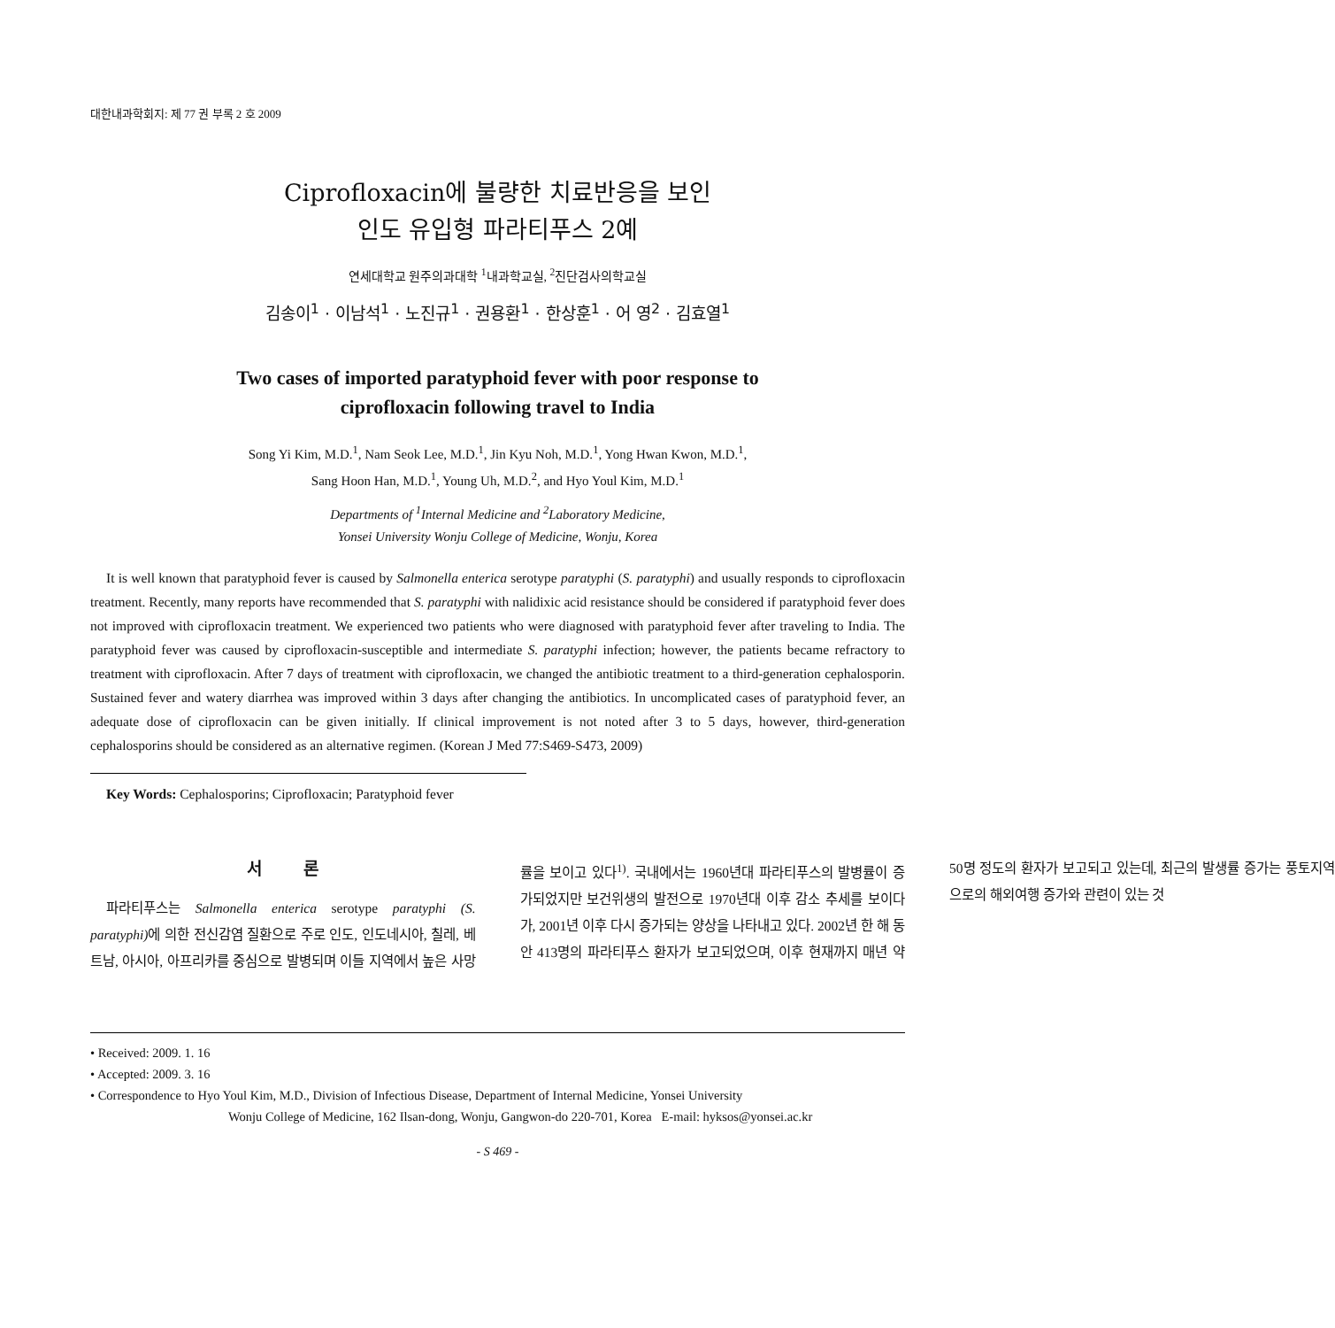대한내과학회지: 제 77 권 부록 2 호 2009
Ciprofloxacin에 불량한 치료반응을 보인
인도 유입형 파라티푸스 2예
연세대학교 원주의과대학 <sup>1</sup>내과학교실, <sup>2</sup>진단검사의학교실
김송이<sup>1</sup> · 이남석<sup>1</sup> · 노진규<sup>1</sup> · 권용환<sup>1</sup> · 한상훈<sup>1</sup> · 어 영<sup>2</sup> · 김효열<sup>1</sup>
Two cases of imported paratyphoid fever with poor response to
ciprofloxacin following travel to India
Song Yi Kim, M.D.<sup>1</sup>, Nam Seok Lee, M.D.<sup>1</sup>, Jin Kyu Noh, M.D.<sup>1</sup>, Yong Hwan Kwon, M.D.<sup>1</sup>,
Sang Hoon Han, M.D.<sup>1</sup>, Young Uh, M.D.<sup>2</sup>, and Hyo Youl Kim, M.D.<sup>1</sup>
Departments of <sup>1</sup>Internal Medicine and <sup>2</sup>Laboratory Medicine,
Yonsei University Wonju College of Medicine, Wonju, Korea
It is well known that paratyphoid fever is caused by Salmonella enterica serotype paratyphi (S. paratyphi) and usually responds to ciprofloxacin treatment. Recently, many reports have recommended that S. paratyphi with nalidixic acid resistance should be considered if paratyphoid fever does not improved with ciprofloxacin treatment. We experienced two patients who were diagnosed with paratyphoid fever after traveling to India. The paratyphoid fever was caused by ciprofloxacin-susceptible and intermediate S. paratyphi infection; however, the patients became refractory to treatment with ciprofloxacin. After 7 days of treatment with ciprofloxacin, we changed the antibiotic treatment to a third-generation cephalosporin. Sustained fever and watery diarrhea was improved within 3 days after changing the antibiotics. In uncomplicated cases of paratyphoid fever, an adequate dose of ciprofloxacin can be given initially. If clinical improvement is not noted after 3 to 5 days, however, third-generation cephalosporins should be considered as an alternative regimen. (Korean J Med 77:S469-S473, 2009)
Key Words: Cephalosporins; Ciprofloxacin; Paratyphoid fever
서 론
파라티푸스는 Salmonella enterica serotype paratyphi (S. paratyphi) 에 의한 전신감염 질환으로 주로 인도, 인도네시아, 칠레, 베트남, 아시아, 아프리카를 중심으로 발병되며 이들 지역에서 높은 사망률을 보이고 있다<sup>1)</sup>. 국내에서는 1960년대 파라티푸스의 발병률이 증가되었지만 보건위생의 발전으로 1970년대 이후 감소 추세를 보이다가, 2001년 이후 다시 증가되는 양상을 나타내고 있다. 2002년 한 해 동안 413명의 파라티푸스 환자가 보고되었으며, 이후 현재까지 매년 약 50명 정도의 환자가 보고되고 있는데, 최근의 발생률 증가는 풍토지역으로의 해외여행 증가와 관련이 있는 것
• Received: 2009. 1. 16
• Accepted: 2009. 3. 16
• Correspondence to Hyo Youl Kim, M.D., Division of Infectious Disease, Department of Internal Medicine, Yonsei University
Wonju College of Medicine, 162 Ilsan-dong, Wonju, Gangwon-do 220-701, Korea E-mail: hyksos@yonsei.ac.kr
- S 469 -